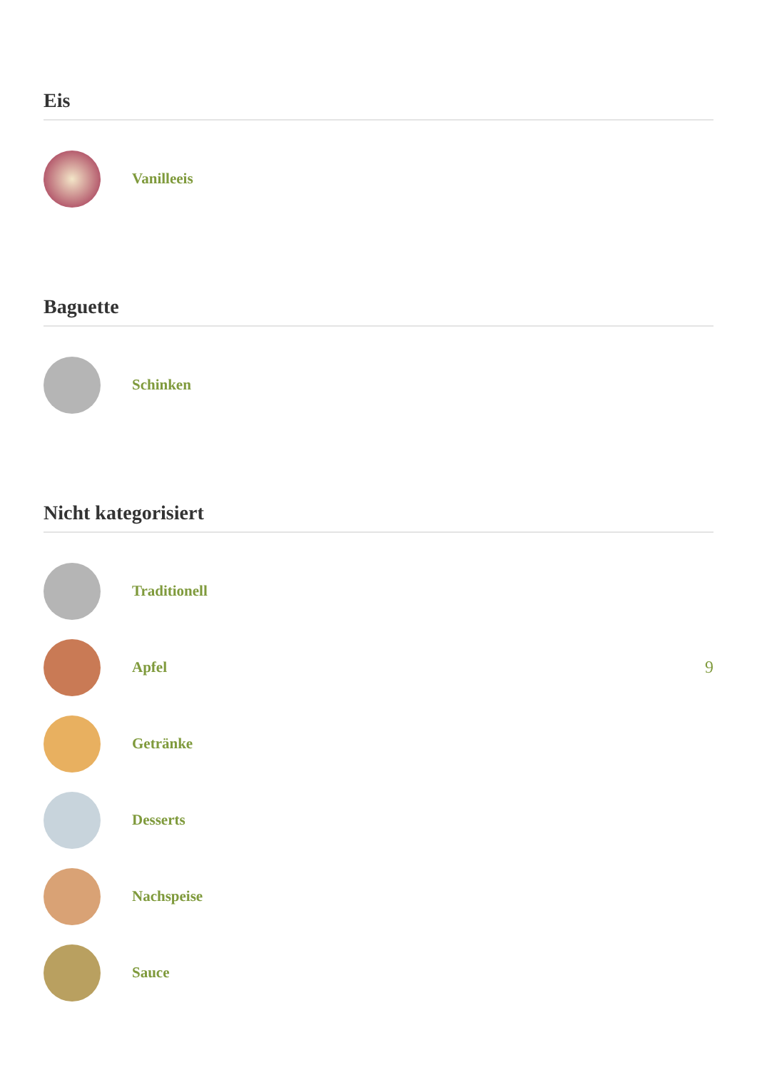Eis
Vanilleeis
Baguette
Schinken
Nicht kategorisiert
Traditionell
Apfel 9
Getränke
Desserts
Nachspeise
Sauce